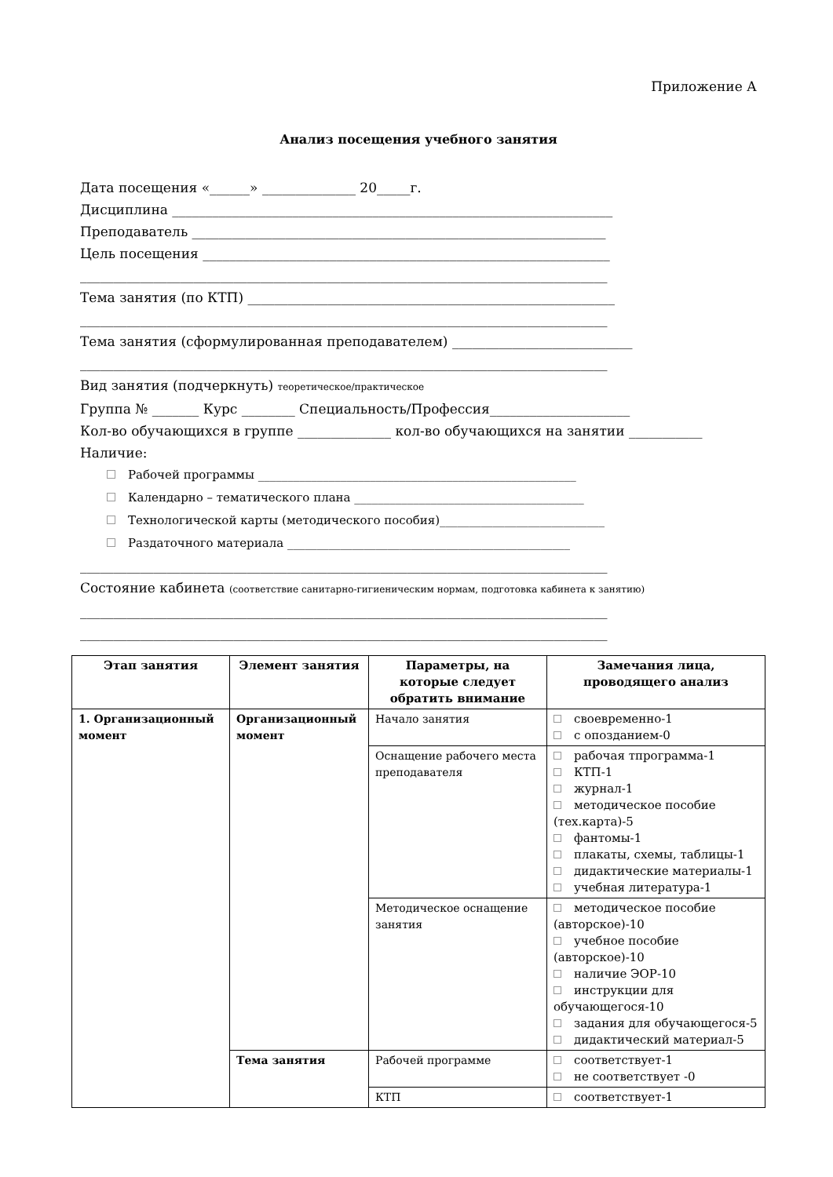Приложение А
Анализ посещения учебного занятия
Дата посещения «______» ______________ 20_____г.
Дисциплина __________________________________________________________________
Преподаватель ______________________________________________________________
Цель посещения _____________________________________________________________
_______________________________________________________________________________
Тема занятия (по КТП) _______________________________________________________
_______________________________________________________________________________
Тема занятия (сформулированная преподавателем) ___________________________
_______________________________________________________________________________
Вид занятия (подчеркнуть) теоретическое/практическое
Группа № _______ Курс ________ Специальность/Профессия_____________________
Кол-во обучающихся в группе ______________ кол-во обучающихся на занятии ___________
Наличие:
Рабочей программы ______________________________________________________
Календарно – тематического плана _______________________________________
Технологической карты (методического пособия)____________________________
Раздаточного материала ________________________________________________
_______________________________________________________________________________
Состояние кабинета (соответствие санитарно-гигиеническим нормам, подготовка кабинета к занятию)
_______________________________________________________________________________
_______________________________________________________________________________
| Этап занятия | Элемент занятия | Параметры, на которые следует обратить внимание | Замечания лица, проводящего анализ |
| --- | --- | --- | --- |
| 1. Организационный момент | Организационный момент | Начало занятия | своевременно-1 с опозданием-0 |
| | | Оснащение рабочего места преподавателя | рабочая тпрограмма-1 КТП-1 журнал-1 методическое пособие (тех.карта)-5 фантомы-1 плакаты, схемы, таблицы-1 дидактические материалы-1 учебная литература-1 |
| | | Методическое оснащение занятия | методическое пособие (авторское)-10 учебное пособие (авторское)-10 наличие ЭОР-10 инструкции для обучающегося-10 задания для обучающегося-5 дидактический материал-5 |
| | Тема занятия | Рабочей программе | соответствует-1 не соответствует -0 |
| | | КТП | соответствует-1 |